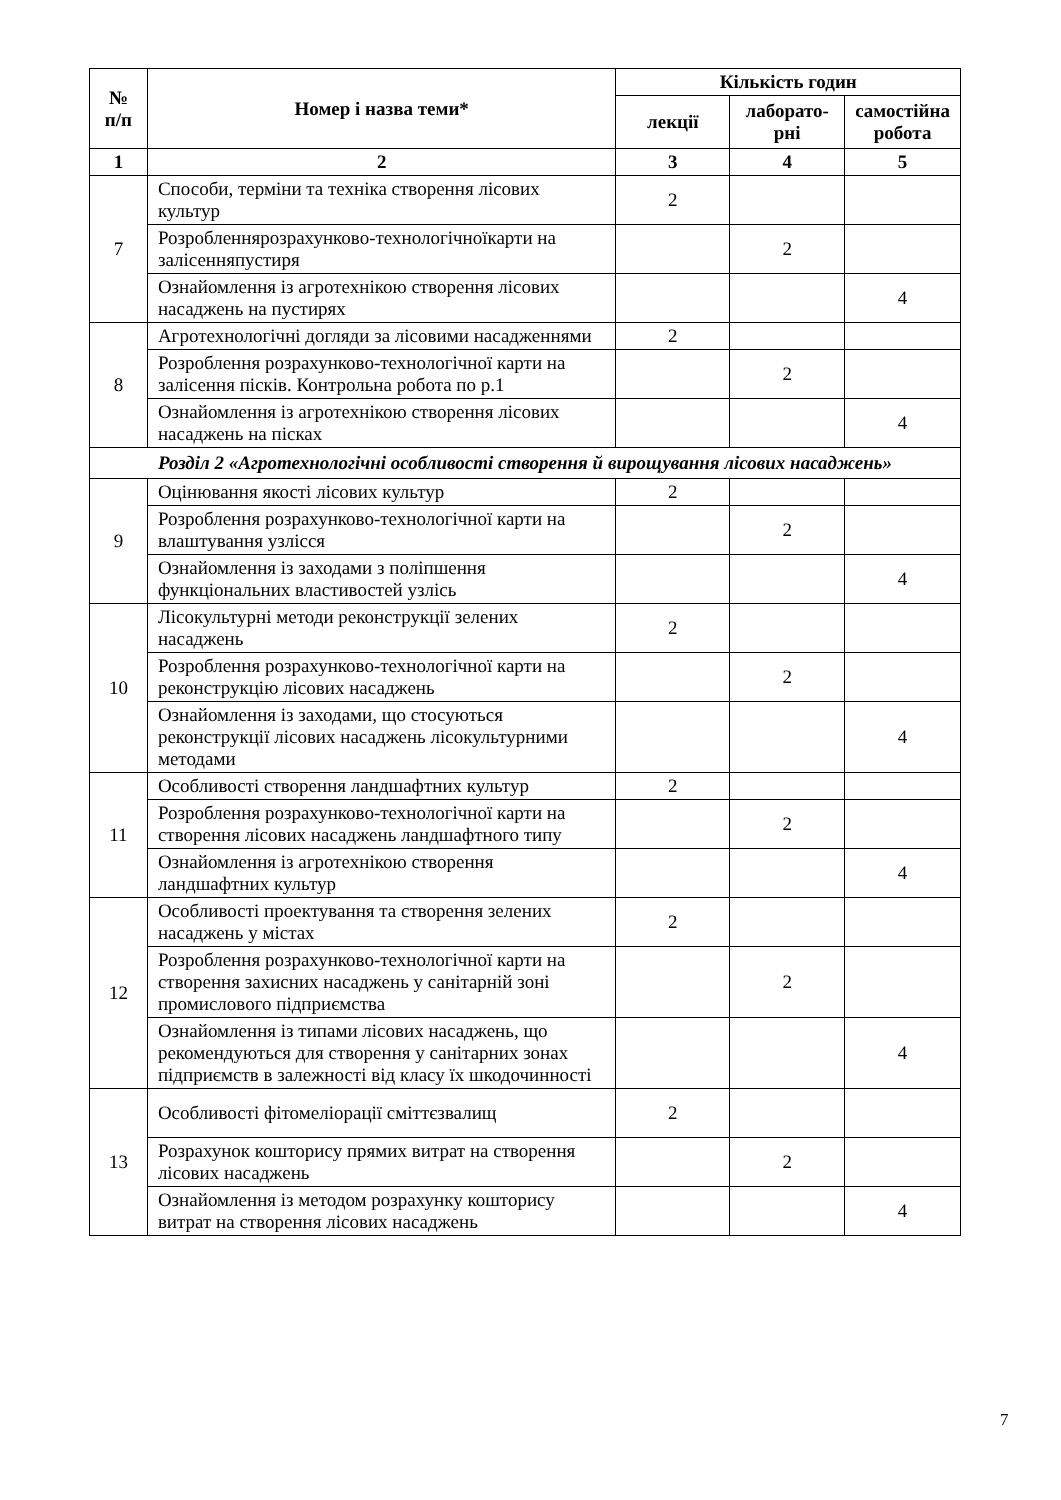| № п/п | Номер і назва теми* | Кількість годин | | |
| --- | --- | --- | --- | --- |
| | | лекції | лаборато- рні | самостійна робота |
| 1 | 2 | 3 | 4 | 5 |
| 7 | Способи, терміни та техніка створення лісових культур | 2 | | |
| | Розробленнярозрахунково-технологічноїкарти на залісенняпустиря | | 2 | |
| | Ознайомлення із агротехнікою створення лісових насаджень на пустирях | | | 4 |
| 8 | Агротехнологічні догляди за лісовими насадженнями | 2 | | |
| | Розроблення розрахунково-технологічної карти на залісення пісків. Контрольна робота по р.1 | | 2 | |
| | Ознайомлення із агротехнікою створення лісових насаджень на пісках | | | 4 |
| Розділ 2 «Агротехнологічні особливості створення й вирощування лісових насаджень» | | | | |
| 9 | Оцінювання якості лісових культур | 2 | | |
| | Розроблення розрахунково-технологічної карти на влаштування узлісся | | 2 | |
| | Ознайомлення із заходами з поліпшення функціональних властивостей узлісь | | | 4 |
| 10 | Лісокультурні методи реконструкції зелених насаджень | 2 | | |
| | Розроблення розрахунково-технологічної карти на реконструкцію лісових насаджень | | 2 | |
| | Ознайомлення із заходами, що стосуються реконструкції лісових насаджень лісокультурними методами | | | 4 |
| 11 | Особливості створення ландшафтних культур | 2 | | |
| | Розроблення розрахунково-технологічної карти на створення лісових насаджень ландшафтного типу | | 2 | |
| | Ознайомлення із агротехнікою створення ландшафтних культур | | | 4 |
| 12 | Особливості проектування та створення зелених насаджень у містах | 2 | | |
| | Розроблення розрахунково-технологічної карти на створення захисних насаджень у санітарній зоні промислового підприємства | | 2 | |
| | Ознайомлення із типами лісових насаджень, що рекомендуються для створення у санітарних зонах підприємств в залежності від класу їх шкодочинності | | | 4 |
| 13 | Особливості фітомеліорації сміттєзвалищ | 2 | | |
| | Розрахунок кошторису прямих витрат на створення лісових насаджень | | 2 | |
| | Ознайомлення із методом розрахунку кошторису витрат на створення лісових насаджень | | | 4 |
7